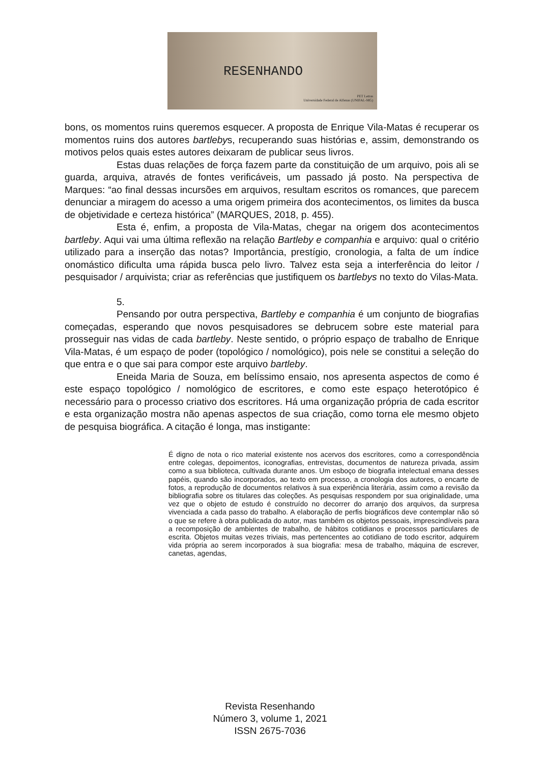RESENHANDO
PET Letras
Universidade Federal de Alfenas (UNIFAL-MG)
bons, os momentos ruins queremos esquecer. A proposta de Enrique Vila-Matas é recuperar os momentos ruins dos autores bartlebys, recuperando suas histórias e, assim, demonstrando os motivos pelos quais estes autores deixaram de publicar seus livros.
Estas duas relações de força fazem parte da constituição de um arquivo, pois ali se guarda, arquiva, através de fontes verificáveis, um passado já posto. Na perspectiva de Marques: “ao final dessas incursões em arquivos, resultam escritos os romances, que parecem denunciar a miragem do acesso a uma origem primeira dos acontecimentos, os limites da busca de objetividade e certeza histórica” (MARQUES, 2018, p. 455).
Esta é, enfim, a proposta de Vila-Matas, chegar na origem dos acontecimentos bartleby. Aqui vai uma última reflexão na relação Bartleby e companhia e arquivo: qual o critério utilizado para a inserção das notas? Importância, prestígio, cronologia, a falta de um índice onomástico dificulta uma rápida busca pelo livro. Talvez esta seja a interferência do leitor / pesquisador / arquivista; criar as referências que justifiquem os bartlebys no texto do Vilas-Mata.
5.
Pensando por outra perspectiva, Bartleby e companhia é um conjunto de biografias começadas, esperando que novos pesquisadores se debrucem sobre este material para prosseguir nas vidas de cada bartleby. Neste sentido, o próprio espaço de trabalho de Enrique Vila-Matas, é um espaço de poder (topológico / nomológico), pois nele se constitui a seleção do que entra e o que sai para compor este arquivo bartleby.
Eneida Maria de Souza, em belíssimo ensaio, nos apresenta aspectos de como é este espaço topológico / nomológico de escritores, e como este espaço heterotópico é necessário para o processo criativo dos escritores. Há uma organização própria de cada escritor e esta organização mostra não apenas aspectos de sua criação, como torna ele mesmo objeto de pesquisa biográfica. A citação é longa, mas instigante:
É digno de nota o rico material existente nos acervos dos escritores, como a correspondência entre colegas, depoimentos, iconografias, entrevistas, documentos de natureza privada, assim como a sua biblioteca, cultivada durante anos. Um esboço de biografia intelectual emana desses papéis, quando são incorporados, ao texto em processo, a cronologia dos autores, o encarte de fotos, a reprodução de documentos relativos à sua experiência literária, assim como a revisão da bibliografia sobre os titulares das coleções. As pesquisas respondem por sua originalidade, uma vez que o objeto de estudo é construído no decorrer do arranjo dos arquivos, da surpresa vivenciada a cada passo do trabalho. A elaboração de perfis biográficos deve contemplar não só o que se refere à obra publicada do autor, mas também os objetos pessoais, imprescindíveis para a recomposição de ambientes de trabalho, de hábitos cotidianos e processos particulares de escrita. Objetos muitas vezes triviais, mas pertencentes ao cotidiano de todo escritor, adquirem vida própria ao serem incorporados à sua biografia: mesa de trabalho, máquina de escrever, canetas, agendas,
Revista Resenhando
Número 3, volume 1, 2021
ISSN 2675-7036